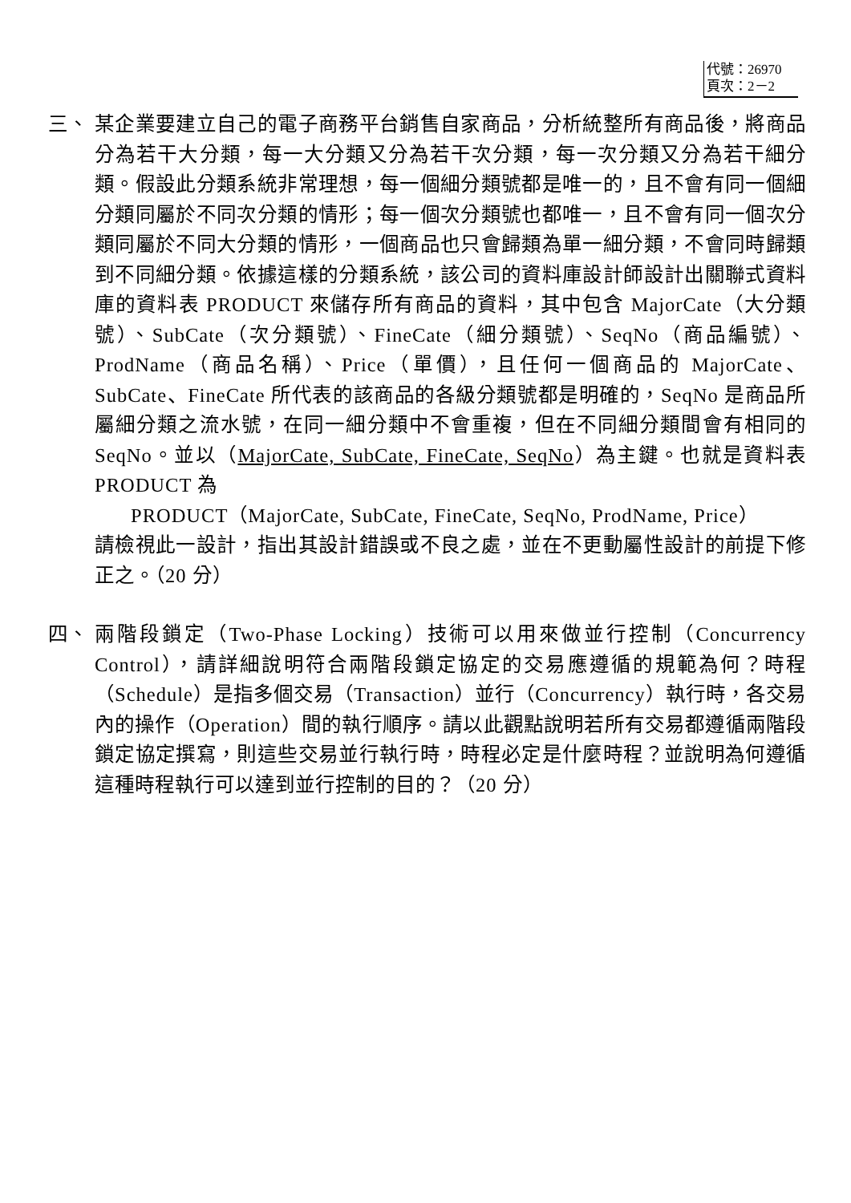代號：26970
頁次：2－2
三、 某企業要建立自己的電子商務平台銷售自家商品，分析統整所有商品後，將商品分為若干大分類，每一大分類又分為若干次分類，每一次分類又分為若干細分類。假設此分類系統非常理想，每一個細分類號都是唯一的，且不會有同一個細分類同屬於不同次分類的情形；每一個次分類號也都唯一，且不會有同一個次分類同屬於不同大分類的情形，一個商品也只會歸類為單一細分類，不會同時歸類到不同細分類。依據這樣的分類系統，該公司的資料庫設計師設計出關聯式資料庫的資料表 PRODUCT 來儲存所有商品的資料，其中包含 MajorCate（大分類號）、SubCate（次分類號）、FineCate（細分類號）、SeqNo（商品編號）、ProdName（商品名稱）、Price（單價），且任何一個商品的 MajorCate、SubCate、FineCate 所代表的該商品的各級分類號都是明確的，SeqNo 是商品所屬細分類之流水號，在同一細分類中不會重複，但在不同細分類間會有相同的 SeqNo。並以（MajorCate, SubCate, FineCate, SeqNo）為主鍵。也就是資料表 PRODUCT 為
PRODUCT（MajorCate, SubCate, FineCate, SeqNo, ProdName, Price）
請檢視此一設計，指出其設計錯誤或不良之處，並在不更動屬性設計的前提下修正之。（20 分）
四、 兩階段鎖定（Two-Phase Locking）技術可以用來做並行控制（Concurrency Control），請詳細說明符合兩階段鎖定協定的交易應遵循的規範為何？時程（Schedule）是指多個交易（Transaction）並行（Concurrency）執行時，各交易內的操作（Operation）間的執行順序。請以此觀點說明若所有交易都遵循兩階段鎖定協定撰寫，則這些交易並行執行時，時程必定是什麼時程？並說明為何遵循這種時程執行可以達到並行控制的目的？（20 分）